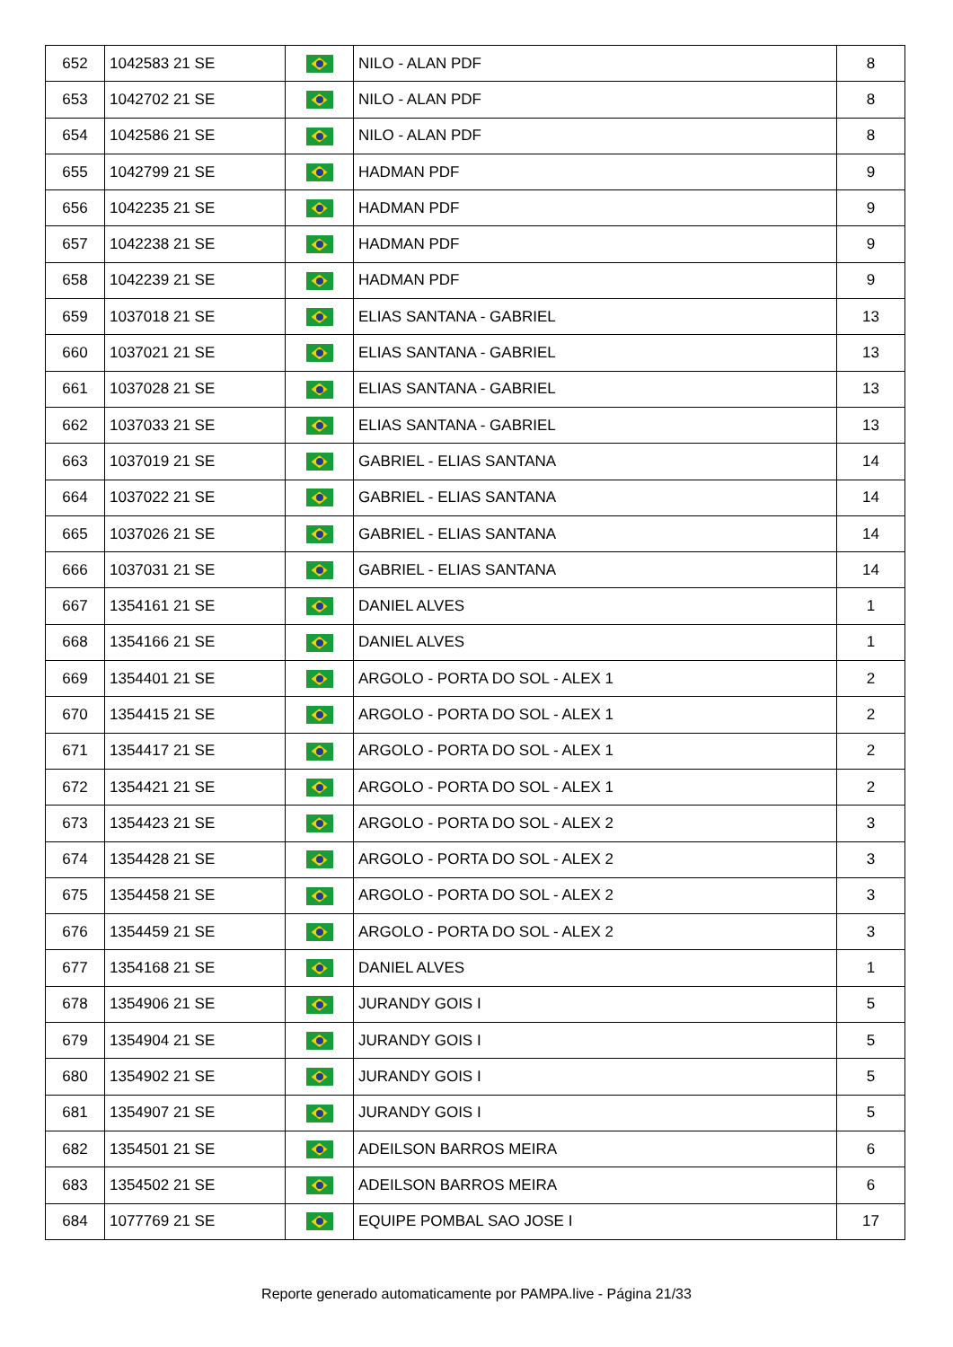| 652 | 1042583 21 SE | | NILO - ALAN PDF | 8 |
| 653 | 1042702 21 SE | | NILO - ALAN PDF | 8 |
| 654 | 1042586 21 SE | | NILO - ALAN PDF | 8 |
| 655 | 1042799 21 SE | | HADMAN PDF | 9 |
| 656 | 1042235 21 SE | | HADMAN PDF | 9 |
| 657 | 1042238 21 SE | | HADMAN PDF | 9 |
| 658 | 1042239 21 SE | | HADMAN PDF | 9 |
| 659 | 1037018 21 SE | | ELIAS SANTANA - GABRIEL | 13 |
| 660 | 1037021 21 SE | | ELIAS SANTANA - GABRIEL | 13 |
| 661 | 1037028 21 SE | | ELIAS SANTANA - GABRIEL | 13 |
| 662 | 1037033 21 SE | | ELIAS SANTANA - GABRIEL | 13 |
| 663 | 1037019 21 SE | | GABRIEL - ELIAS SANTANA | 14 |
| 664 | 1037022 21 SE | | GABRIEL - ELIAS SANTANA | 14 |
| 665 | 1037026 21 SE | | GABRIEL - ELIAS SANTANA | 14 |
| 666 | 1037031 21 SE | | GABRIEL - ELIAS SANTANA | 14 |
| 667 | 1354161 21 SE | | DANIEL ALVES | 1 |
| 668 | 1354166 21 SE | | DANIEL ALVES | 1 |
| 669 | 1354401 21 SE | | ARGOLO - PORTA DO SOL - ALEX 1 | 2 |
| 670 | 1354415 21 SE | | ARGOLO - PORTA DO SOL - ALEX 1 | 2 |
| 671 | 1354417 21 SE | | ARGOLO - PORTA DO SOL - ALEX 1 | 2 |
| 672 | 1354421 21 SE | | ARGOLO - PORTA DO SOL - ALEX 1 | 2 |
| 673 | 1354423 21 SE | | ARGOLO - PORTA DO SOL - ALEX 2 | 3 |
| 674 | 1354428 21 SE | | ARGOLO - PORTA DO SOL - ALEX 2 | 3 |
| 675 | 1354458 21 SE | | ARGOLO - PORTA DO SOL - ALEX 2 | 3 |
| 676 | 1354459 21 SE | | ARGOLO - PORTA DO SOL - ALEX 2 | 3 |
| 677 | 1354168 21 SE | | DANIEL ALVES | 1 |
| 678 | 1354906 21 SE | | JURANDY GOIS I | 5 |
| 679 | 1354904 21 SE | | JURANDY GOIS I | 5 |
| 680 | 1354902 21 SE | | JURANDY GOIS I | 5 |
| 681 | 1354907 21 SE | | JURANDY GOIS I | 5 |
| 682 | 1354501 21 SE | | ADEILSON BARROS MEIRA | 6 |
| 683 | 1354502 21 SE | | ADEILSON BARROS MEIRA | 6 |
| 684 | 1077769 21 SE | | EQUIPE POMBAL SAO JOSE I | 17 |
Reporte generado automaticamente por PAMPA.live - Página 21/33